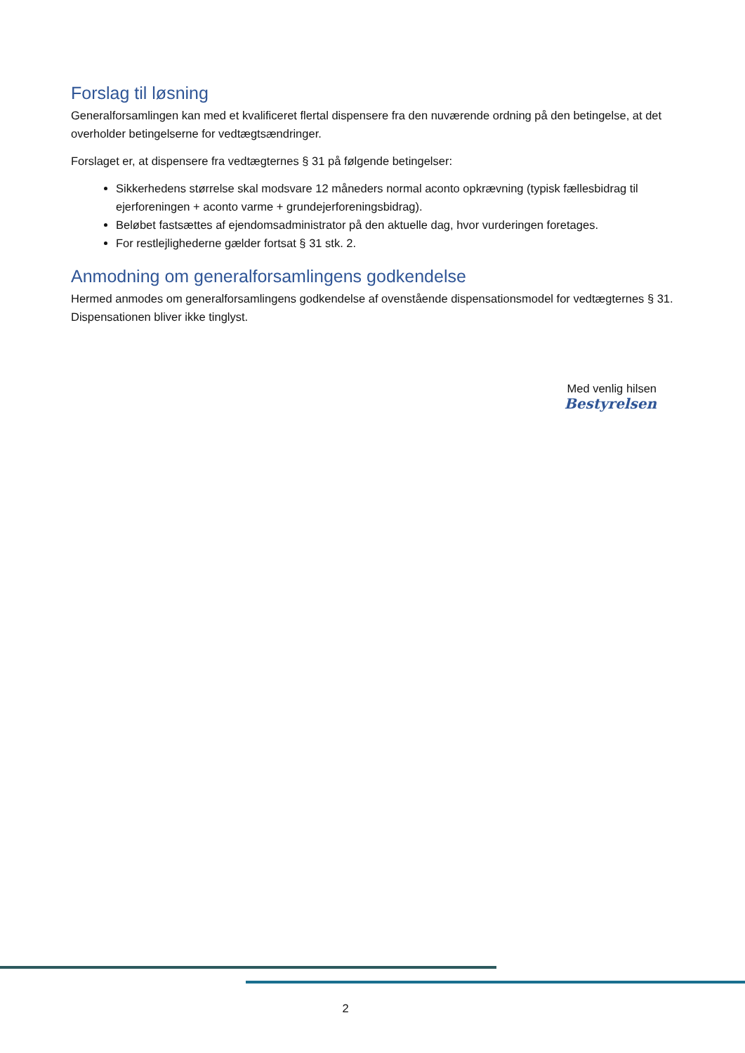Forslag til løsning
Generalforsamlingen kan med et kvalificeret flertal dispensere fra den nuværende ordning på den betingelse, at det overholder betingelserne for vedtægtsændringer.
Forslaget er, at dispensere fra vedtægternes § 31 på følgende betingelser:
Sikkerhedens størrelse skal modsvare 12 måneders normal aconto opkrævning (typisk fællesbidrag til ejerforeningen + aconto varme + grundejerforeningsbidrag).
Beløbet fastsættes af ejendomsadministrator på den aktuelle dag, hvor vurderingen foretages.
For restlejlighederne gælder fortsat § 31 stk. 2.
Anmodning om generalforsamlingens godkendelse
Hermed anmodes om generalforsamlingens godkendelse af ovenstående dispensationsmodel for vedtægternes § 31. Dispensationen bliver ikke tinglyst.
Med venlig hilsen
Bestyrelsen
2